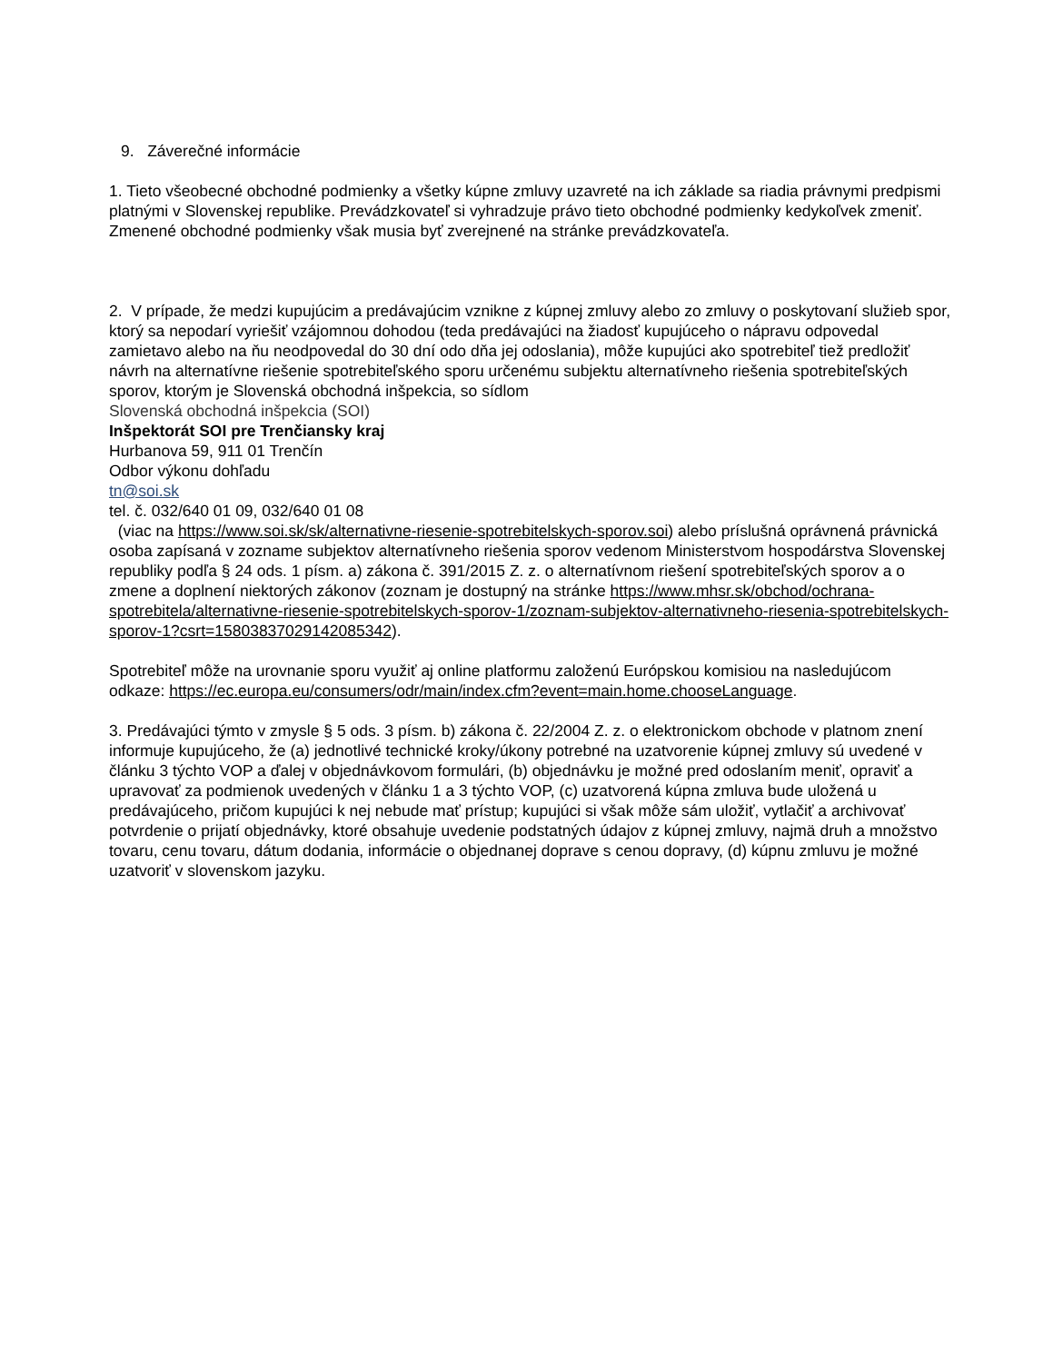9. Záverečné informácie
1. Tieto všeobecné obchodné podmienky a všetky kúpne zmluvy uzavreté na ich základe sa riadia právnymi predpismi platnými v Slovenskej republike. Prevádzkovateľ si vyhradzuje právo tieto obchodné podmienky kedykoľvek zmeniť. Zmenené obchodné podmienky však musia byť zverejnené na stránke prevádzkovateľa.
2. V prípade, že medzi kupujúcim a predávajúcim vznikne z kúpnej zmluvy alebo zo zmluvy o poskytovaní služieb spor, ktorý sa nepodarí vyriešiť vzájomnou dohodou (teda predávajúci na žiadosť kupujúceho o nápravu odpovedal zamietavo alebo na ňu neodpovedal do 30 dní odo dňa jej odoslania), môže kupujúci ako spotrebiteľ tiež predložiť návrh na alternatívne riešenie spotrebiteľského sporu určenému subjektu alternatívneho riešenia spotrebiteľských sporov, ktorým je Slovenská obchodná inšpekcia, so sídlom
Slovenská obchodná inšpekcia (SOI)
Inšpektorát SOI pre Trenčiansky kraj
Hurbanova 59, 911 01 Trenčín
Odbor výkonu dohľadu
tn@soi.sk
tel. č. 032/640 01 09, 032/640 01 08
(viac na https://www.soi.sk/sk/alternativne-riesenie-spotrebitelskych-sporov.soi) alebo príslušná oprávnená právnická osoba zapísaná v zozname subjektov alternatívneho riešenia sporov vedenom Ministerstvom hospodárstva Slovenskej republiky podľa § 24 ods. 1 písm. a) zákona č. 391/2015 Z. z. o alternatívnom riešení spotrebiteľských sporov a o zmene a doplnení niektorých zákonov (zoznam je dostupný na stránke https://www.mhsr.sk/obchod/ochrana-spotrebitela/alternativne-riesenie-spotrebitelskych-sporov-1/zoznam-subjektov-alternativneho-riesenia-spotrebitelskych-sporov-1?csrt=1580383702914208534​2).
Spotrebiteľ môže na urovnanie sporu využiť aj online platformu založenú Európskou komisiou na nasledujúcom
odkaze: https://ec.europa.eu/consumers/odr/main/index.cfm?event=main.home.chooseLanguage.
3. Predávajúci týmto v zmysle § 5 ods. 3 písm. b) zákona č. 22/2004 Z. z. o elektronickom obchode v platnom znení informuje kupujúceho, že (a) jednotlivé technické kroky/úkony potrebné na uzatvorenie kúpnej zmluvy sú uvedené v článku 3 týchto VOP a ďalej v objednávkovom formulári, (b) objednávku je možné pred odoslaním meniť, opraviť a upravovať za podmienok uvedených v článku 1 a 3 týchto VOP, (c) uzatvorená kúpna zmluva bude uložená u predávajúceho, pričom kupujúci k nej nebude mať prístup; kupujúci si však môže sám uložiť, vytlačiť a archivovať potvrdenie o prijatí objednávky, ktoré obsahuje uvedenie podstatných údajov z kúpnej zmluvy, najmä druh a množstvo tovaru, cenu tovaru, dátum dodania, informácie o objednanej doprave s cenou dopravy, (d) kúpnu zmluvu je možné uzatvoriť v slovenskom jazyku.